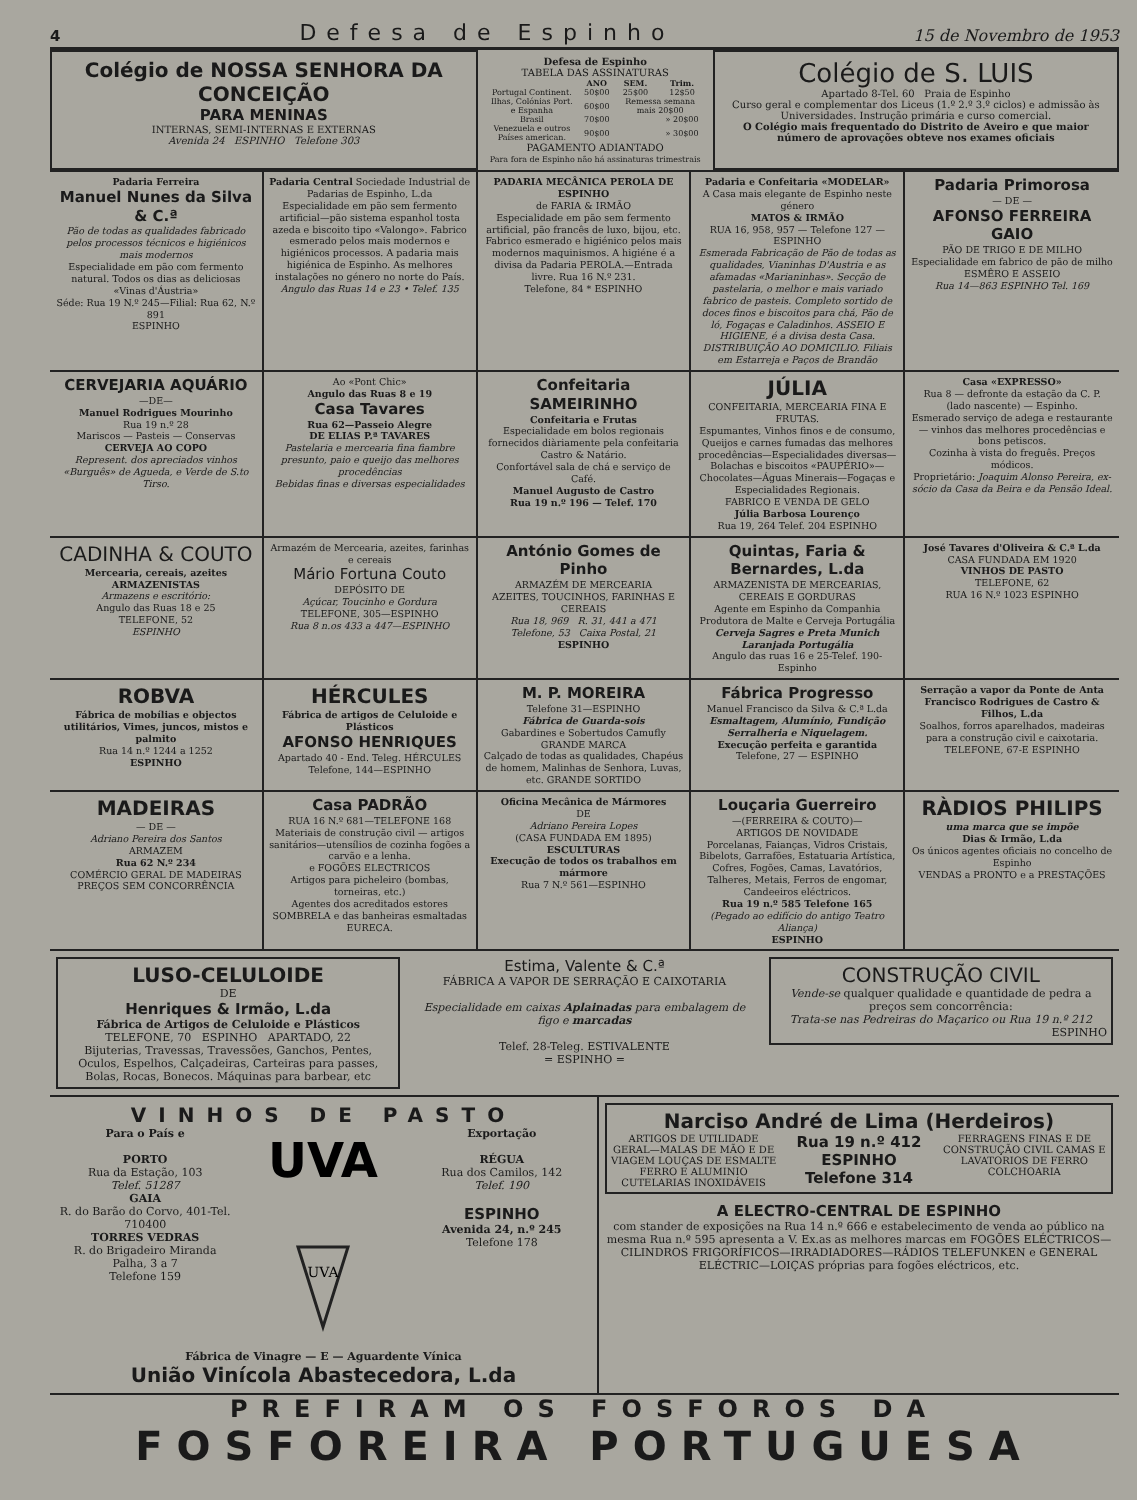4 Defesa de Espinho 15 de Novembro de 1953
Colégio de NOSSA SENHORA DA CONCEIÇÃO
PARA MENINAS
INTERNAS, SEMI-INTERNAS E EXTERNAS
Avenida 24 ESPINHO Telefone 303
Defesa de Espinho
TABELA DAS ASSINATURAS
| | ANO | SEM. | Trim. |
| --- | --- | --- | --- |
| Portugal Continent. | 50$00 | 25$00 | 12$50 |
| Ilhas, Colónias Port. e Espanha | 60$00 | Remessa semana mais 20$00 | |
| Brasil | 70$00 | | » 20$00 |
| Venezuela e outros Países american. | 90$00 | | » 30$00 |
PAGAMENTO ADIANTADO
Para fora de Espinho não há assinaturas trimestrais
Colégio de S. LUIS
Apartado 8-Tel. 60 Praia de Espinho
Curso geral e complementar dos Liceus (1.º 2.º 3.º ciclos) e admissão às Universidades. Instrução primária e curso comercial.
O Colégio mais frequentado do Distrito de Aveiro e que maior número de aprovações obteve nos exames oficiais
Padaria Ferreira
Manuel Nunes da Silva & C.ª
Pão de todas as qualidades fabricado pelos processos técnicos e higiénicos mais modernos
Especialidade em pão com fermento natural. Todos os dias as deliciosas «Vinas d'Áustria»
Séde: Rua 19 N.º 245—Filial: Rua 62, N.º 891
ESPINHO
Padaria Central Sociedade Industrial de Padarias de Espinho, L.da
Especialidade em pão sem fermento artificial—pão sistema espanhol tosta azeda e biscoito tipo «Valongo». Fabrico esmerado pelos mais modernos e higiénicos processos. A padaria mais higiénica de Espinho. As melhores instalações no género no norte do País.
Angulo das Ruas 14 e 23 • Telef. 135
PADARIA MECÂNICA PEROLA DE ESPINHO
de FARIA & IRMÃO
Especialidade em pão sem fermento artificial, pão francês de luxo, bijou, etc. Fabrico esmerado e higiénico pelos mais modernos maquinismos. A higiéne é a divisa da Padaria PEROLA.—Entrada livre. Rua 16 N.º 231.
Telefone, 84 * ESPINHO
Padaria e Confeitaria «MODELAR»
A Casa mais elegante de Espinho neste género
MATOS & IRMÃO
RUA 16, 958, 957 — Telefone 127 — ESPINHO
Esmerada Fabricação de Pão de todas as qualidades, Vianinhas D'Austria e as afamadas «Marianinhas». Secção de pastelaria, o melhor e mais variado fabrico de pasteis. Completo sortido de doces finos e biscoitos para chá, Pão de ló, Fogaças e Caladinhos. ASSEIO E HIGIENE, é a divisa desta Casa. DISTRIBUIÇÃO AO DOMICILIO. Filiais em Estarreja e Paços de Brandão
Padaria Primorosa
— DE —
AFONSO FERREIRA GAIO
PÃO DE TRIGO E DE MILHO
Especialidade em fabrico de pão de milho
ESMÊRO E ASSEIO
Rua 14—863 ESPINHO Tel. 169
CERVEJARIA AQUÁRIO
—DE—
Manuel Rodrigues Mourinho
Rua 19 n.º 28
Mariscos — Pasteis — Conservas
CERVEJA AO COPO
Represent. dos apreciados vinhos «Burguês» de Agueda, e Verde de S.to Tirso.
Ao «Pont Chic»
Angulo das Ruas 8 e 19
Casa Tavares
Rua 62—Passeio Alegre
DE ELIAS P.ª TAVARES
Pastelaria e mercearia fina fiambre presunto, paio e queijo das melhores procedências
Bebidas finas e diversas especialidades
Confeitaria SAMEIRINHO
Confeitaria e Frutas
Especialidade em bolos regionais fornecidos diàriamente pela confeitaria Castro & Natário.
Confortável sala de chá e serviço de Café.
Manuel Augusto de Castro
Rua 19 n.º 196 — Telef. 170
JÚLIA
CONFEITARIA, MERCEARIA FINA E FRUTAS.
Espumantes, Vinhos finos e de consumo, Queijos e carnes fumadas das melhores procedências—Especialidades diversas—Bolachas e biscoitos «PAUPÉRIO»—Chocolates—Águas Minerais—Fogaças e Especialidades Regionais.
FABRICO E VENDA DE GELO
Júlia Barbosa Lourenço
Rua 19, 264 Telef. 204 ESPINHO
Casa «EXPRESSO»
Rua 8 — defronte da estação da C. P. (lado nascente) — Espinho.
Esmerado serviço de adega e restaurante — vinhos das melhores procedências e bons petiscos.
Cozinha à vista do freguês. Preços módicos.
Proprietário: Joaquim Alonso Pereira, ex-sócio da Casa da Beira e da Pensão Ideal.
CADINHA & COUTO
Mercearia, cereais, azeites
ARMAZENISTAS
Armazens e escritório:
Angulo das Ruas 18 e 25
TELEFONE, 52
ESPINHO
Armazém de Mercearia, azeites, farinhas e cereais
Mário Fortuna Couto
DEPÓSITO DE
Açúcar, Toucinho e Gordura
TELEFONE, 305—ESPINHO
Rua 8 n.os 433 a 447—ESPINHO
António Gomes de Pinho
ARMAZÉM DE MERCEARIA
AZEITES, TOUCINHOS, FARINHAS E CEREAIS
Rua 18, 969 R. 31, 441 a 471
Telefone, 53 Caixa Postal, 21
ESPINHO
Quintas, Faria & Bernardes, L.da
ARMAZENISTA DE MERCEARIAS, CEREAIS E GORDURAS
Agente em Espinho da Companhia Produtora de Malte e Cerveja Portugália
Cerveja Sagres e Preta Munich
Laranjada Portugália
Angulo das ruas 16 e 25-Telef. 190-Espinho
José Tavares d'Oliveira & C.ª L.da
CASA FUNDADA EM 1920
VINHOS DE PASTO
TELEFONE, 62
RUA 16 N.º 1023 ESPINHO
ROBVA
Fábrica de mobílias e objectos utilitários, Vimes, juncos, mistos e palmito
Rua 14 n.º 1244 a 1252
ESPINHO
HÉRCULES
Fábrica de artigos de Celuloide e Plásticos
AFONSO HENRIQUES
Apartado 40 - End. Teleg. HÉRCULES
Telefone, 144—ESPINHO
M. P. MOREIRA
Telefone 31—ESPINHO
Fábrica de Guarda-sois
Gabardines e Sobertudos Camufly
GRANDE MARCA
Calçado de todas as qualidades, Chapéus de homem, Malinhas de Senhora, Luvas, etc. GRANDE SORTIDO
Fábrica Progresso
Manuel Francisco da Silva & C.ª L.da
Esmaltagem, Alumínio, Fundição Serralheria e Niquelagem.
Execução perfeita e garantida
Telefone, 27 — ESPINHO
Serração a vapor da Ponte de Anta
Francisco Rodrigues de Castro & Filhos, L.da
Soalhos, forros aparelhados, madeiras para a construção civil e caixotaria.
TELEFONE, 67-E ESPINHO
MADEIRAS
— DE —
Adriano Pereira dos Santos
ARMAZEM
Rua 62 N.º 234
COMÉRCIO GERAL DE MADEIRAS PREÇOS SEM CONCORRÊNCIA
Casa PADRÃO
RUA 16 N.º 681—TELEFONE 168
Materiais de construção civil — artigos sanitários—utensílios de cozinha fogões a carvão e a lenha.
e FOGÕES ELECTRICOS
Artigos para picheleiro (bombas, torneiras, etc.)
Agentes dos acreditados estores SOMBRELA e das banheiras esmaltadas EURECA.
Oficina Mecânica de Mármores
DE
Adriano Pereira Lopes
(CASA FUNDADA EM 1895)
ESCULTURAS
Execução de todos os trabalhos em mármore
Rua 7 N.º 561—ESPINHO
Louçaria Guerreiro
—(FERREIRA & COUTO)—
ARTIGOS DE NOVIDADE
Porcelanas, Faianças, Vidros Cristais, Bibelots, Garrafões, Estatuaria Artística, Cofres, Fogões, Camas, Lavatórios, Talheres, Metais, Ferros de engomar, Candeeiros eléctricos.
Rua 19 n.º 585 Telefone 165
(Pegado ao edifício do antigo Teatro Aliança)
ESPINHO
RÀDIOS PHILIPS
uma marca que se impõe
Dias & Irmão, L.da
Os únicos agentes oficiais no concelho de Espinho
VENDAS a PRONTO e a PRESTAÇÕES
LUSO-CELULOIDE
DE
Henriques & Irmão, L.da
Fábrica de Artigos de Celuloide e Plásticos
TELEFONE, 70 ESPINHO APARTADO, 22
Bijuterias, Travessas, Travessões, Ganchos, Pentes, Oculos, Espelhos, Calçadeiras, Carteiras para passes, Bolas, Rocas, Bonecos. Máquinas para barbear, etc
Estima, Valente & C.ª
FÁBRICA A VAPOR DE SERRAÇÃO E CAIXOTARIA
Especialidade em caixas Aplainadas para embalagem de figo e marcadas
Telef. 28-Teleg. ESTIVALENTE
= ESPINHO =
CONSTRUÇÃO CIVIL
Vende-se qualquer qualidade e quantidade de pedra a preços sem concorrência:
Trata-se nas Pedreiras do Maçarico ou Rua 19 n.º 212
ESPINHO
VINHOS DE PASTO
Para o País e
PORTO
Rua da Estação, 103
Telef. 51287
GAIA
R. do Barão do Corvo, 401-Tel. 710400
TORRES VEDRAS
R. do Brigadeiro Miranda Palha, 3 a 7
Telefone 159
UVA
UVA
Exportação
RÉGUA
Rua dos Camilos, 142
Telef. 190
ESPINHO
Avenida 24, n.º 245
Telefone 178
Fábrica de Vinagre — E — Aguardente Vínica
União Vinícola Abastecedora, L.da
Narciso André de Lima (Herdeiros)
ARTIGOS DE UTILIDADE GERAL—MALAS DE MÃO E DE VIAGEM LOUÇAS DE ESMALTE FERRO E ALUMINIO CUTELARIAS INOXIDÁVEIS
Rua 19 n.º 412
ESPINHO
Telefone 314
FERRAGENS FINAS E DE CONSTRUÇÃO CIVIL CAMAS E LAVATORIOS DE FERRO COLCHOARIA
A ELECTRO-CENTRAL DE ESPINHO
com stander de exposições na Rua 14 n.º 666 e estabelecimento de venda ao público na mesma Rua n.º 595 apresenta a V. Ex.as as melhores marcas em FOGÕES ELÉCTRICOS—CILINDROS FRIGORÍFICOS—IRRADIADORES—RÁDIOS TELEFUNKEN e GENERAL ELÉCTRIC—LOIÇAS próprias para fogões eléctricos, etc.
PREFIRAM OS FOSFOROS DA
FOSFOREIRA PORTUGUESA